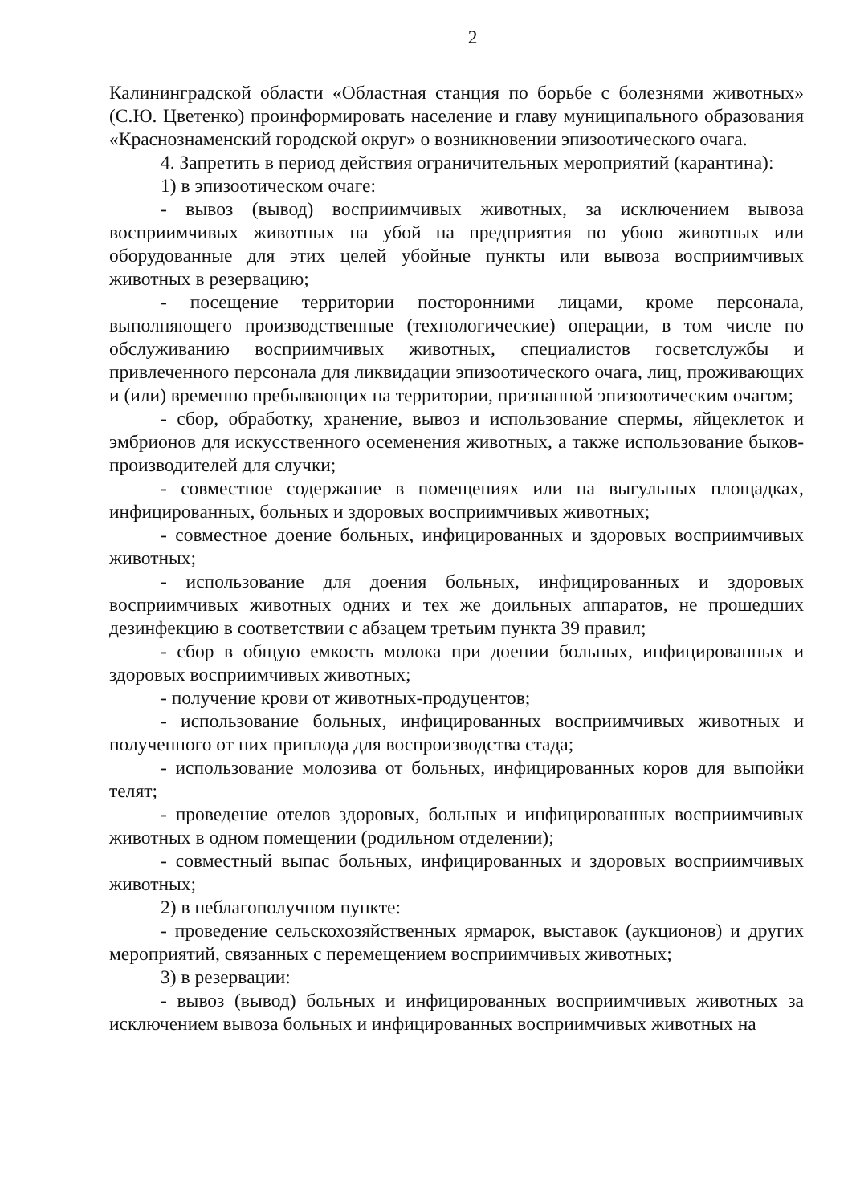2
Калининградской области «Областная станция по борьбе с болезнями животных» (С.Ю. Цветенко) проинформировать население и главу муниципального образования «Краснознаменский городской округ» о возникновении эпизоотического очага.
4. Запретить в период действия ограничительных мероприятий (карантина):
1) в эпизоотическом очаге:
- вывоз (вывод) восприимчивых животных, за исключением вывоза восприимчивых животных на убой на предприятия по убою животных или оборудованные для этих целей убойные пункты или вывоза восприимчивых животных в резервацию;
- посещение территории посторонними лицами, кроме персонала, выполняющего производственные (технологические) операции, в том числе по обслуживанию восприимчивых животных, специалистов госветслужбы и привлеченного персонала для ликвидации эпизоотического очага, лиц, проживающих и (или) временно пребывающих на территории, признанной эпизоотическим очагом;
- сбор, обработку, хранение, вывоз и использование спермы, яйцеклеток и эмбрионов для искусственного осеменения животных, а также использование быков-производителей для случки;
- совместное содержание в помещениях или на выгульных площадках, инфицированных, больных и здоровых восприимчивых животных;
- совместное доение больных, инфицированных и здоровых восприимчивых животных;
- использование для доения больных, инфицированных и здоровых восприимчивых животных одних и тех же доильных аппаратов, не прошедших дезинфекцию в соответствии с абзацем третьим пункта 39 правил;
- сбор в общую емкость молока при доении больных, инфицированных и здоровых восприимчивых животных;
- получение крови от животных-продуцентов;
- использование больных, инфицированных восприимчивых животных и полученного от них приплода для воспроизводства стада;
- использование молозива от больных, инфицированных коров для выпойки телят;
- проведение отелов здоровых, больных и инфицированных восприимчивых животных в одном помещении (родильном отделении);
- совместный выпас больных, инфицированных и здоровых восприимчивых животных;
2) в неблагополучном пункте:
- проведение сельскохозяйственных ярмарок, выставок (аукционов) и других мероприятий, связанных с перемещением восприимчивых животных;
3) в резервации:
- вывоз (вывод) больных и инфицированных восприимчивых животных за исключением вывоза больных и инфицированных восприимчивых животных на